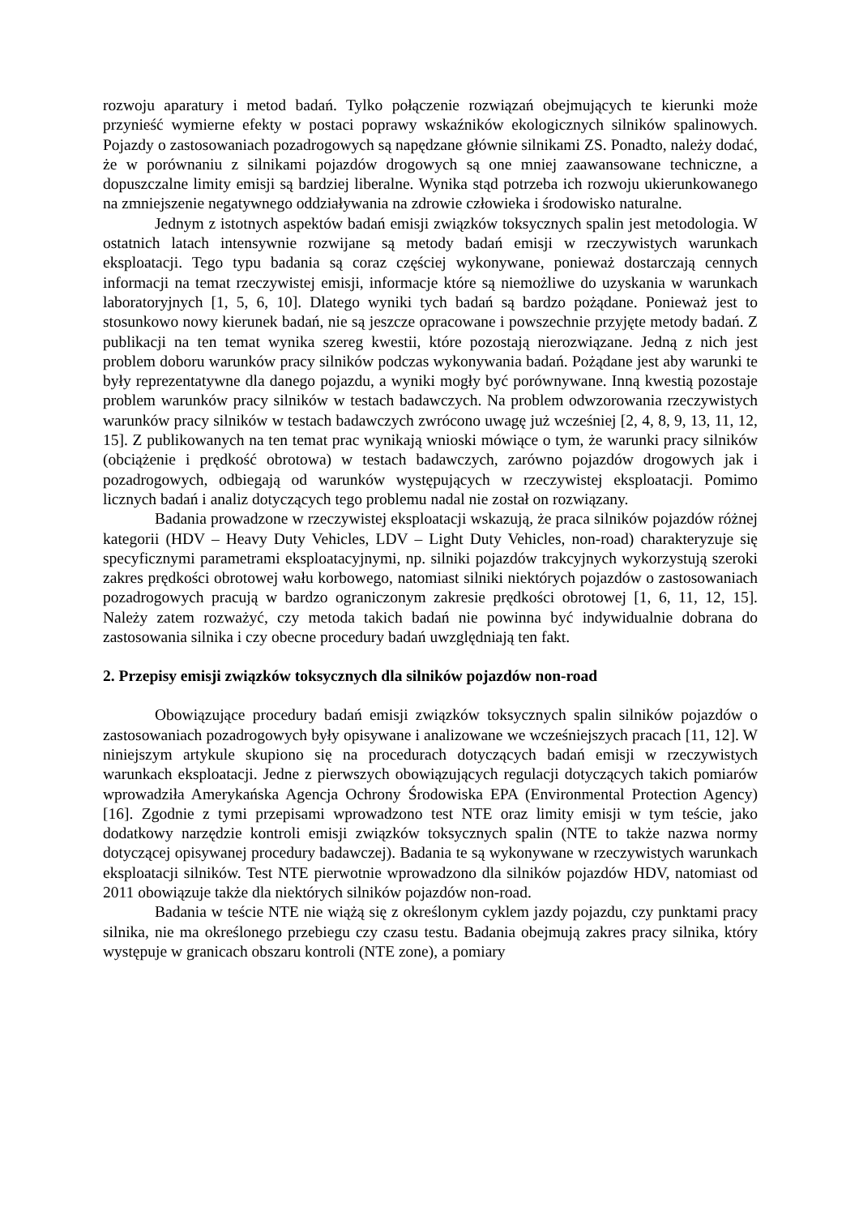rozwoju aparatury i metod badań. Tylko połączenie rozwiązań obejmujących te kierunki może przynieść wymierne efekty w postaci poprawy wskaźników ekologicznych silników spalinowych. Pojazdy o zastosowaniach pozadrogowych są napędzane głównie silnikami ZS. Ponadto, należy dodać, że w porównaniu z silnikami pojazdów drogowych są one mniej zaawansowane techniczne, a dopuszczalne limity emisji są bardziej liberalne. Wynika stąd potrzeba ich rozwoju ukierunkowanego na zmniejszenie negatywnego oddziaływania na zdrowie człowieka i środowisko naturalne.
Jednym z istotnych aspektów badań emisji związków toksycznych spalin jest metodologia. W ostatnich latach intensywnie rozwijane są metody badań emisji w rzeczywistych warunkach eksploatacji. Tego typu badania są coraz częściej wykonywane, ponieważ dostarczają cennych informacji na temat rzeczywistej emisji, informacje które są niemożliwe do uzyskania w warunkach laboratoryjnych [1, 5, 6, 10]. Dlatego wyniki tych badań są bardzo pożądane. Ponieważ jest to stosunkowo nowy kierunek badań, nie są jeszcze opracowane i powszechnie przyjęte metody badań. Z publikacji na ten temat wynika szereg kwestii, które pozostają nierozwiązane. Jedną z nich jest problem doboru warunków pracy silników podczas wykonywania badań. Pożądane jest aby warunki te były reprezentatywne dla danego pojazdu, a wyniki mogły być porównywane. Inną kwestią pozostaje problem warunków pracy silników w testach badawczych. Na problem odwzorowania rzeczywistych warunków pracy silników w testach badawczych zwrócono uwagę już wcześniej [2, 4, 8, 9, 13, 11, 12, 15]. Z publikowanych na ten temat prac wynikają wnioski mówiące o tym, że warunki pracy silników (obciążenie i prędkość obrotowa) w testach badawczych, zarówno pojazdów drogowych jak i pozadrogowych, odbiegają od warunków występujących w rzeczywistej eksploatacji. Pomimo licznych badań i analiz dotyczących tego problemu nadal nie został on rozwiązany.
Badania prowadzone w rzeczywistej eksploatacji wskazują, że praca silników pojazdów różnej kategorii (HDV – Heavy Duty Vehicles, LDV – Light Duty Vehicles, non-road) charakteryzuje się specyficznymi parametrami eksploatacyjnymi, np. silniki pojazdów trakcyjnych wykorzystują szeroki zakres prędkości obrotowej wału korbowego, natomiast silniki niektórych pojazdów o zastosowaniach pozadrogowych pracują w bardzo ograniczonym zakresie prędkości obrotowej [1, 6, 11, 12, 15]. Należy zatem rozważyć, czy metoda takich badań nie powinna być indywidualnie dobrana do zastosowania silnika i czy obecne procedury badań uwzględniają ten fakt.
2. Przepisy emisji związków toksycznych dla silników pojazdów non-road
Obowiązujące procedury badań emisji związków toksycznych spalin silników pojazdów o zastosowaniach pozadrogowych były opisywane i analizowane we wcześniejszych pracach [11, 12]. W niniejszym artykule skupiono się na procedurach dotyczących badań emisji w rzeczywistych warunkach eksploatacji. Jedne z pierwszych obowiązujących regulacji dotyczących takich pomiarów wprowadziła Amerykańska Agencja Ochrony Środowiska EPA (Environmental Protection Agency) [16]. Zgodnie z tymi przepisami wprowadzono test NTE oraz limity emisji w tym teście, jako dodatkowy narzędzie kontroli emisji związków toksycznych spalin (NTE to także nazwa normy dotyczącej opisywanej procedury badawczej). Badania te są wykonywane w rzeczywistych warunkach eksploatacji silników. Test NTE pierwotnie wprowadzono dla silników pojazdów HDV, natomiast od 2011 obowiązuje także dla niektórych silników pojazdów non-road.
Badania w teście NTE nie wiążą się z określonym cyklem jazdy pojazdu, czy punktami pracy silnika, nie ma określonego przebiegu czy czasu testu. Badania obejmują zakres pracy silnika, który występuje w granicach obszaru kontroli (NTE zone), a pomiary